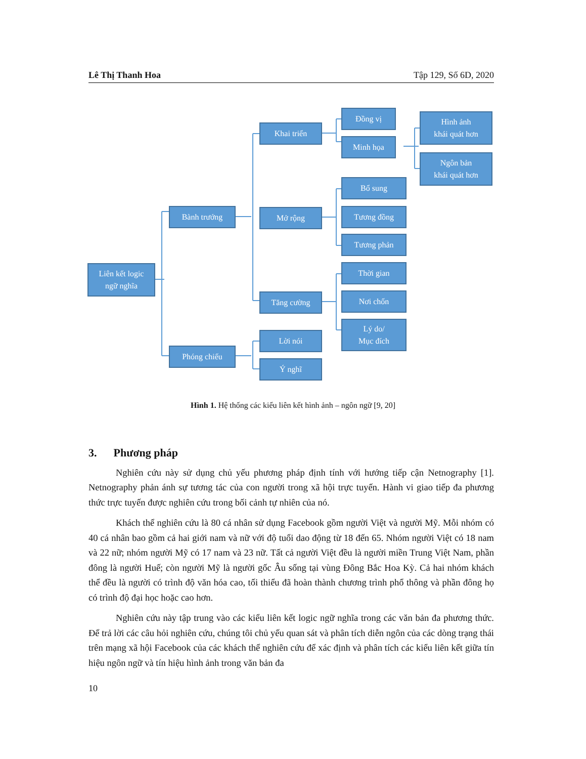Lê Thị Thanh Hoa Tập 129, Số 6D, 2020
Liên kết logic
ngữ nghĩa
Bành trướng
Phóng chiếu
Khai triển
Mở rộng
Tăng cường
Lời nói
Ý nghĩ
Đồng vị
Minh họa
Bổ sung
Tương đồng
Tương phản
Thời gian
Nơi chốn
Lý do/
Mục đích
Hình ảnh
khái quát hơn
Ngôn bản
khái quát hơn
Hình 1. Hệ thống các kiểu liên kết hình ảnh – ngôn ngữ [9, 20]
3. Phương pháp
Nghiên cứu này sử dụng chủ yếu phương pháp định tính với hướng tiếp cận Netnography [1]. Netnography phản ánh sự tương tác của con người trong xã hội trực tuyến. Hành vi giao tiếp đa phương thức trực tuyến được nghiên cứu trong bối cảnh tự nhiên của nó.
Khách thể nghiên cứu là 80 cá nhân sử dụng Facebook gồm người Việt và người Mỹ. Mỗi nhóm có 40 cá nhân bao gồm cả hai giới nam và nữ với độ tuổi dao động từ 18 đến 65. Nhóm người Việt có 18 nam và 22 nữ; nhóm người Mỹ có 17 nam và 23 nữ. Tất cả người Việt đều là người miền Trung Việt Nam, phần đông là người Huế; còn người Mỹ là người gốc Âu sống tại vùng Đông Bắc Hoa Kỳ. Cả hai nhóm khách thể đều là người có trình độ văn hóa cao, tối thiểu đã hoàn thành chương trình phổ thông và phần đông họ có trình độ đại học hoặc cao hơn.
Nghiên cứu này tập trung vào các kiểu liên kết logic ngữ nghĩa trong các văn bản đa phương thức. Để trả lời các câu hỏi nghiên cứu, chúng tôi chủ yếu quan sát và phân tích diễn ngôn của các dòng trạng thái trên mạng xã hội Facebook của các khách thể nghiên cứu để xác định và phân tích các kiểu liên kết giữa tín hiệu ngôn ngữ và tín hiệu hình ảnh trong văn bản đa
10